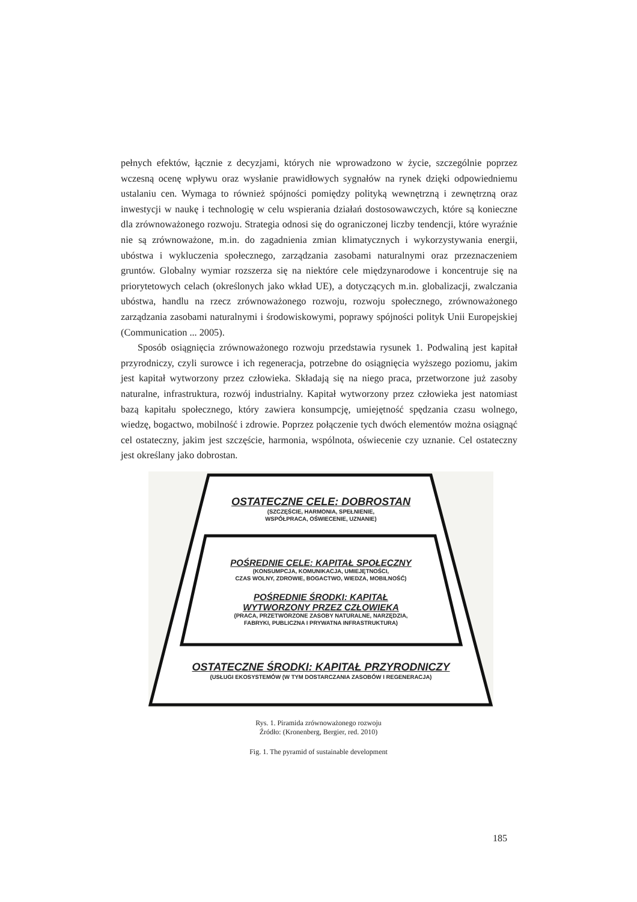pełnych efektów, łącznie z decyzjami, których nie wprowadzono w życie, szczególnie poprzez wczesną ocenę wpływu oraz wysłanie prawidłowych sygnałów na rynek dzięki odpowiedniemu ustalaniu cen. Wymaga to również spójności pomiędzy polityką wewnętrzną i zewnętrzną oraz inwestycji w naukę i technologię w celu wspierania działań dostosowawczych, które są konieczne dla zrównoważonego rozwoju. Strategia odnosi się do ograniczonej liczby tendencji, które wyraźnie nie są zrównoważone, m.in. do zagadnienia zmian klimatycznych i wykorzystywania energii, ubóstwa i wykluczenia społecznego, zarządzania zasobami naturalnymi oraz przeznaczeniem gruntów. Globalny wymiar rozszerza się na niektóre cele międzynarodowe i koncentruje się na priorytetowych celach (określonych jako wkład UE), a dotyczących m.in. globalizacji, zwalczania ubóstwa, handlu na rzecz zrównoważonego rozwoju, rozwoju społecznego, zrównoważonego zarządzania zasobami naturalnymi i środowiskowymi, poprawy spójności polityk Unii Europejskiej (Communication ... 2005).
Sposób osiągnięcia zrównoważonego rozwoju przedstawia rysunek 1. Podwaliną jest kapitał przyrodniczy, czyli surowce i ich regeneracja, potrzebne do osiągnięcia wyższego poziomu, jakim jest kapitał wytworzony przez człowieka. Składają się na niego praca, przetworzone już zasoby naturalne, infrastruktura, rozwój industrialny. Kapitał wytworzony przez człowieka jest natomiast bazą kapitału społecznego, który zawiera konsumpcję, umiejętność spędzania czasu wolnego, wiedzę, bogactwo, mobilność i zdrowie. Poprzez połączenie tych dwóch elementów można osiągnąć cel ostateczny, jakim jest szczęście, harmonia, wspólnota, oświecenie czy uznanie. Cel ostateczny jest określany jako dobrostan.
OSTATECZNE CELE: DOBROSTAN
(SZCZĘŚCIE, HARMONIA, SPEŁNIENIE,
WSPÓŁPRACA, OŚWIECENIE, UZNANIE)
POŚREDNIE CELE: KAPITAŁ SPOŁECZNY
(KONSUMPCJA, KOMUNIKACJA, UMIEJĘTNOŚCI,
CZAS WOLNY, ZDROWIE, BOGACTWO, WIEDZA, MOBILNOŚĆ)
POŚREDNIE ŚRODKI: KAPITAŁ
WYTWORZONY PRZEZ CZŁOWIEKA
(PRACA, PRZETWORZONE ZASOBY NATURALNE, NARZĘDZIA,
FABRYKI, PUBLICZNA I PRYWATNA INFRASTRUKTURA)
OSTATECZNE ŚRODKI: KAPITAŁ PRZYRODNICZY
(USŁUGI EKOSYSTEMÓW (W TYM DOSTARCZANIA ZASOBÓW I REGENERACJA)
Rys. 1. Piramida zrównoważonego rozwoju
Źródło: (Kronenberg, Bergier, red. 2010)
Fig. 1. The pyramid of sustainable development
185